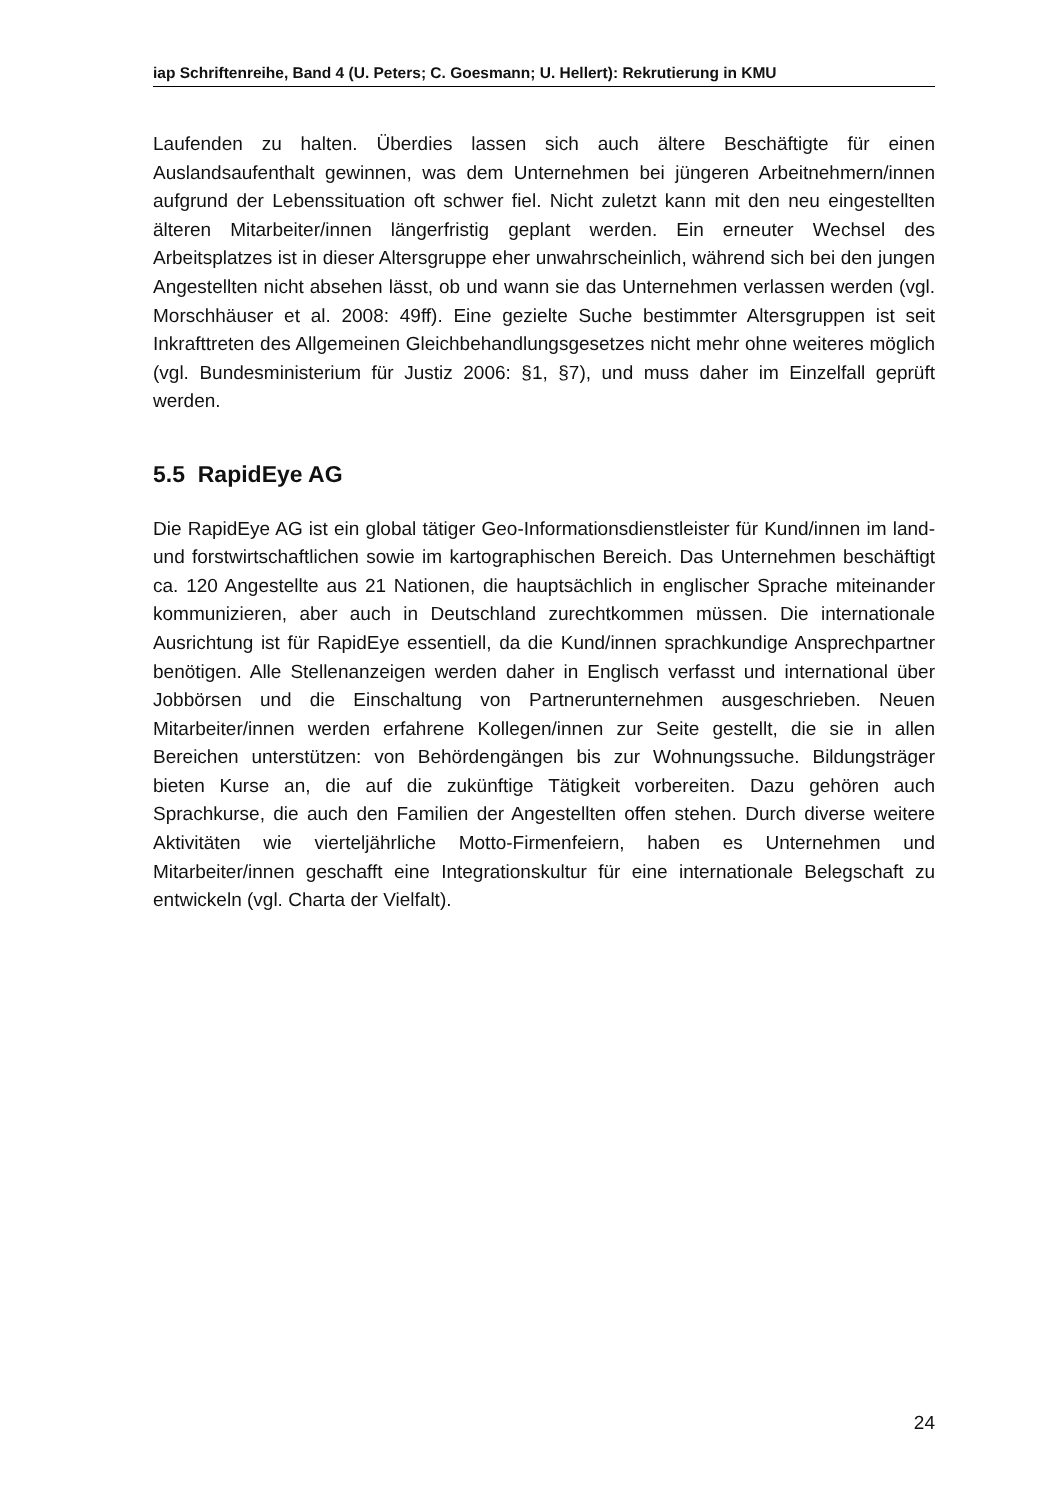iap Schriftenreihe, Band 4 (U. Peters; C. Goesmann; U. Hellert): Rekrutierung in KMU
Laufenden zu halten. Überdies lassen sich auch ältere Beschäftigte für einen Auslandsaufenthalt gewinnen, was dem Unternehmen bei jüngeren Arbeitnehmern/innen aufgrund der Lebenssituation oft schwer fiel. Nicht zuletzt kann mit den neu eingestellten älteren Mitarbeiter/innen längerfristig geplant werden. Ein erneuter Wechsel des Arbeitsplatzes ist in dieser Altersgruppe eher unwahrscheinlich, während sich bei den jungen Angestellten nicht absehen lässt, ob und wann sie das Unternehmen verlassen werden (vgl. Morschhäuser et al. 2008: 49ff). Eine gezielte Suche bestimmter Altersgruppen ist seit Inkrafttreten des Allgemeinen Gleichbehandlungsgesetzes nicht mehr ohne weiteres möglich (vgl. Bundesministerium für Justiz 2006: §1, §7), und muss daher im Einzelfall geprüft werden.
5.5 RapidEye AG
Die RapidEye AG ist ein global tätiger Geo-Informationsdienstleister für Kund/innen im land- und forstwirtschaftlichen sowie im kartographischen Bereich. Das Unternehmen beschäftigt ca. 120 Angestellte aus 21 Nationen, die hauptsächlich in englischer Sprache miteinander kommunizieren, aber auch in Deutschland zurechtkommen müssen. Die internationale Ausrichtung ist für RapidEye essentiell, da die Kund/innen sprachkundige Ansprechpartner benötigen. Alle Stellenanzeigen werden daher in Englisch verfasst und international über Jobbörsen und die Einschaltung von Partnerunternehmen ausgeschrieben. Neuen Mitarbeiter/innen werden erfahrene Kollegen/innen zur Seite gestellt, die sie in allen Bereichen unterstützen: von Behördengängen bis zur Wohnungssuche. Bildungsträger bieten Kurse an, die auf die zukünftige Tätigkeit vorbereiten. Dazu gehören auch Sprachkurse, die auch den Familien der Angestellten offen stehen. Durch diverse weitere Aktivitäten wie vierteljährliche Motto-Firmenfeiern, haben es Unternehmen und Mitarbeiter/innen geschafft eine Integrationskultur für eine internationale Belegschaft zu entwickeln (vgl. Charta der Vielfalt).
24